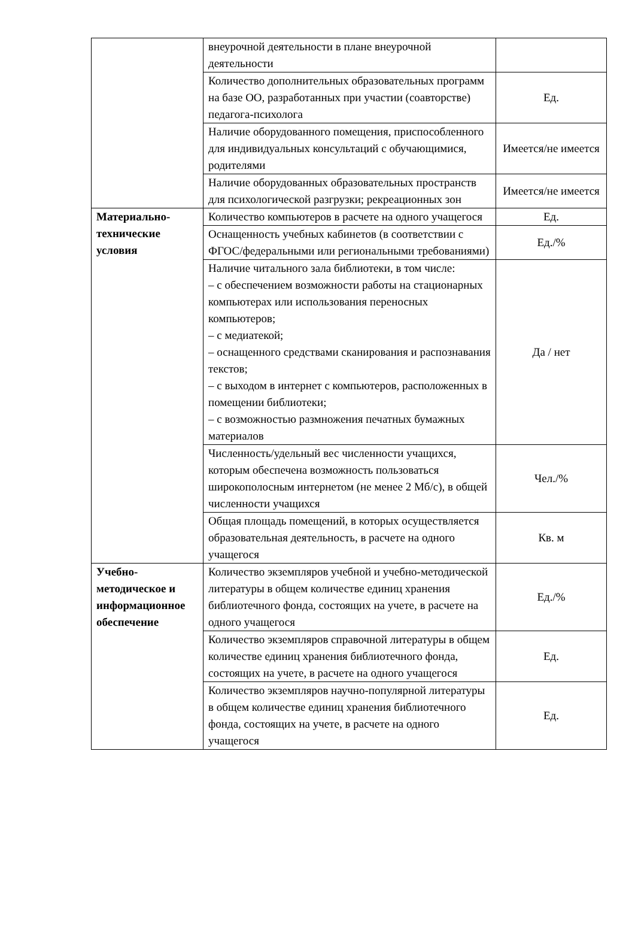| | внеурочной деятельности в плане внеурочной деятельности | |
| | Количество дополнительных образовательных программ на базе ОО, разработанных при участии (соавторстве) педагога-психолога | Ед. |
| | Наличие оборудованного помещения, приспособленного для индивидуальных консультаций с обучающимися, родителями | Имеется/не имеется |
| | Наличие оборудованных образовательных пространств для психологической разгрузки; рекреационных зон | Имеется/не имеется |
| Материально-технические условия | Количество компьютеров в расчете на одного учащегося | Ед. |
| | Оснащенность учебных кабинетов (в соответствии с ФГОС/федеральными или региональными требованиями) | Ед./% |
| | Наличие читального зала библиотеки, в том числе: – с обеспечением возможности работы на стационарных компьютерах или использования переносных компьютеров; – с медиатекой; – оснащенного средствами сканирования и распознавания текстов; – с выходом в интернет с компьютеров, расположенных в помещении библиотеки; – с возможностью размножения печатных бумажных материалов | Да / нет |
| | Численность/удельный вес численности учащихся, которым обеспечена возможность пользоваться широкополосным интернетом (не менее 2 Мб/с), в общей численности учащихся | Чел./% |
| | Общая площадь помещений, в которых осуществляется образовательная деятельность, в расчете на одного учащегося | Кв. м |
| Учебно-методическое и информационное обеспечение | Количество экземпляров учебной и учебно-методической литературы в общем количестве единиц хранения библиотечного фонда, состоящих на учете, в расчете на одного учащегося | Ед./% |
| | Количество экземпляров справочной литературы в общем количестве единиц хранения библиотечного фонда, состоящих на учете, в расчете на одного учащегося | Ед. |
| | Количество экземпляров научно-популярной литературы в общем количестве единиц хранения библиотечного фонда, состоящих на учете, в расчете на одного учащегося | Ед. |